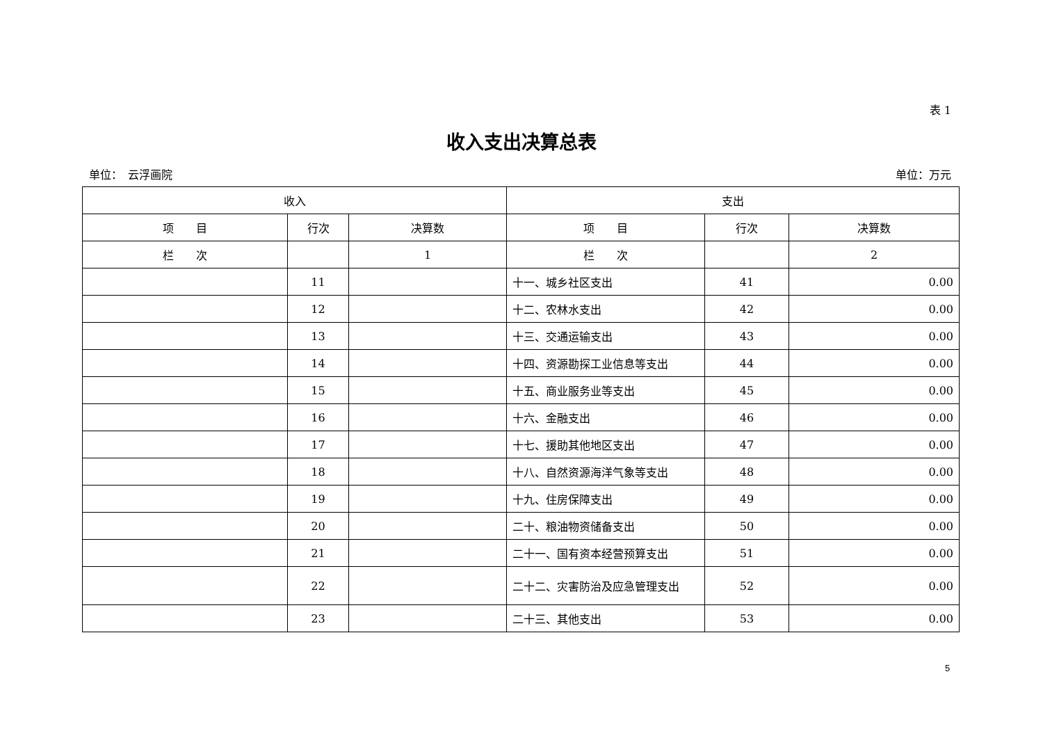表 1
收入支出决算总表
单位：　云浮画院 单位：万元
| 收入 | | | 支出 | | |
| --- | --- | --- | --- | --- | --- |
| 项 目 | 行次 | 决算数 | 项 目 | 行次 | 决算数 |
| 栏 次 | | 1 | 栏 次 | | 2 |
| | 11 | | 十一、城乡社区支出 | 41 | 0.00 |
| | 12 | | 十二、农林水支出 | 42 | 0.00 |
| | 13 | | 十三、交通运输支出 | 43 | 0.00 |
| | 14 | | 十四、资源勘探工业信息等支出 | 44 | 0.00 |
| | 15 | | 十五、商业服务业等支出 | 45 | 0.00 |
| | 16 | | 十六、金融支出 | 46 | 0.00 |
| | 17 | | 十七、援助其他地区支出 | 47 | 0.00 |
| | 18 | | 十八、自然资源海洋气象等支出 | 48 | 0.00 |
| | 19 | | 十九、住房保障支出 | 49 | 0.00 |
| | 20 | | 二十、粮油物资储备支出 | 50 | 0.00 |
| | 21 | | 二十一、国有资本经营预算支出 | 51 | 0.00 |
| | 22 | | 二十二、灾害防治及应急管理支出 | 52 | 0.00 |
| | 23 | | 二十三、其他支出 | 53 | 0.00 |
5